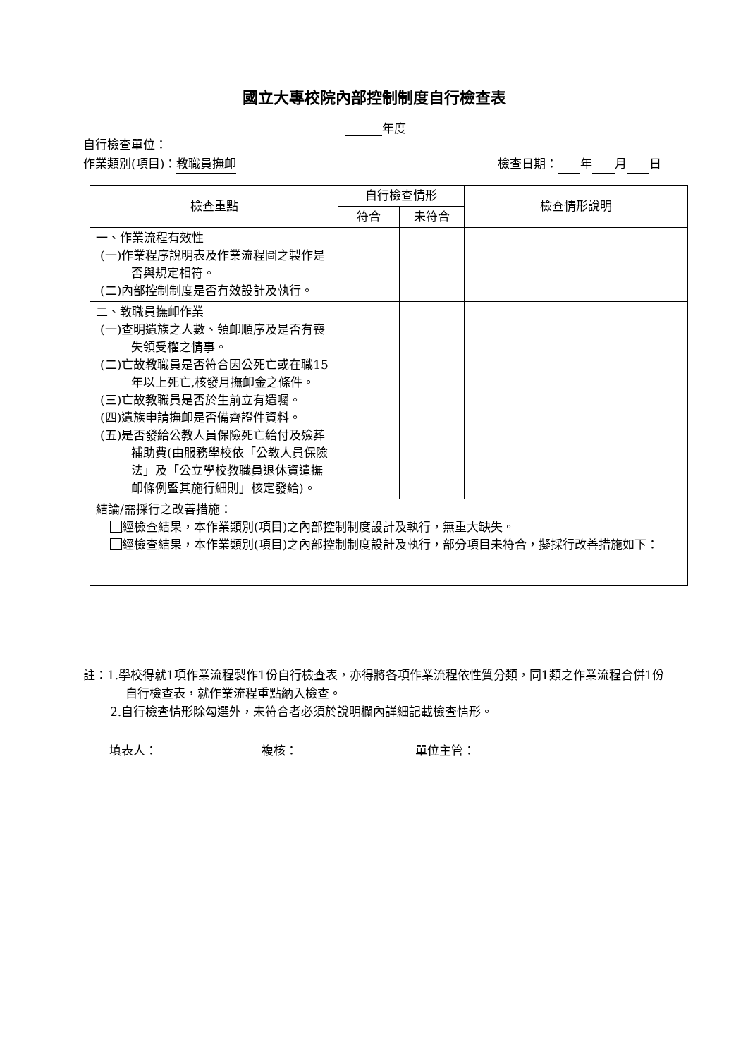國立大專校院內部控制制度自行檢查表
年度
自行檢查單位：
作業類別(項目)：教職員撫卹 檢查日期： 年 月 日
| 檢查重點 | 自行檢查情形 | | 檢查情形說明 |
| --- | --- | --- | --- |
| | 符合 | 未符合 | |
| 一、作業流程有效性 (一)作業程序說明表及作業流程圖之製作是否與規定相符。 (二)內部控制制度是否有效設計及執行。 | | | |
| 二、教職員撫卹作業 (一)查明遺族之人數、領卹順序及是否有喪失領受權之情事。 (二)亡故教職員是否符合因公死亡或在職15年以上死亡,核發月撫卹金之條件。 (三)亡故教職員是否於生前立有遺囑。 (四)遺族申請撫卹是否備齊證件資料。 (五)是否發給公教人員保險死亡給付及殮葬補助費(由服務學校依「公教人員保險法」及「公立學校教職員退休資遣撫卹條例暨其施行細則」核定發給)。 | | | |
| 結論/需採行之改善措施： 經檢查結果，本作業類別(項目)之內部控制制度設計及執行，無重大缺失。 經檢查結果，本作業類別(項目)之內部控制制度設計及執行，部分項目未符合，擬採行改善措施如下： | | | |
註：1.學校得就1項作業流程製作1份自行檢查表，亦得將各項作業流程依性質分類，同1類之作業流程合併1份自行檢查表，就作業流程重點納入檢查。
2.自行檢查情形除勾選外，未符合者必須於說明欄內詳細記載檢查情形。
填表人： 複核： 單位主管：